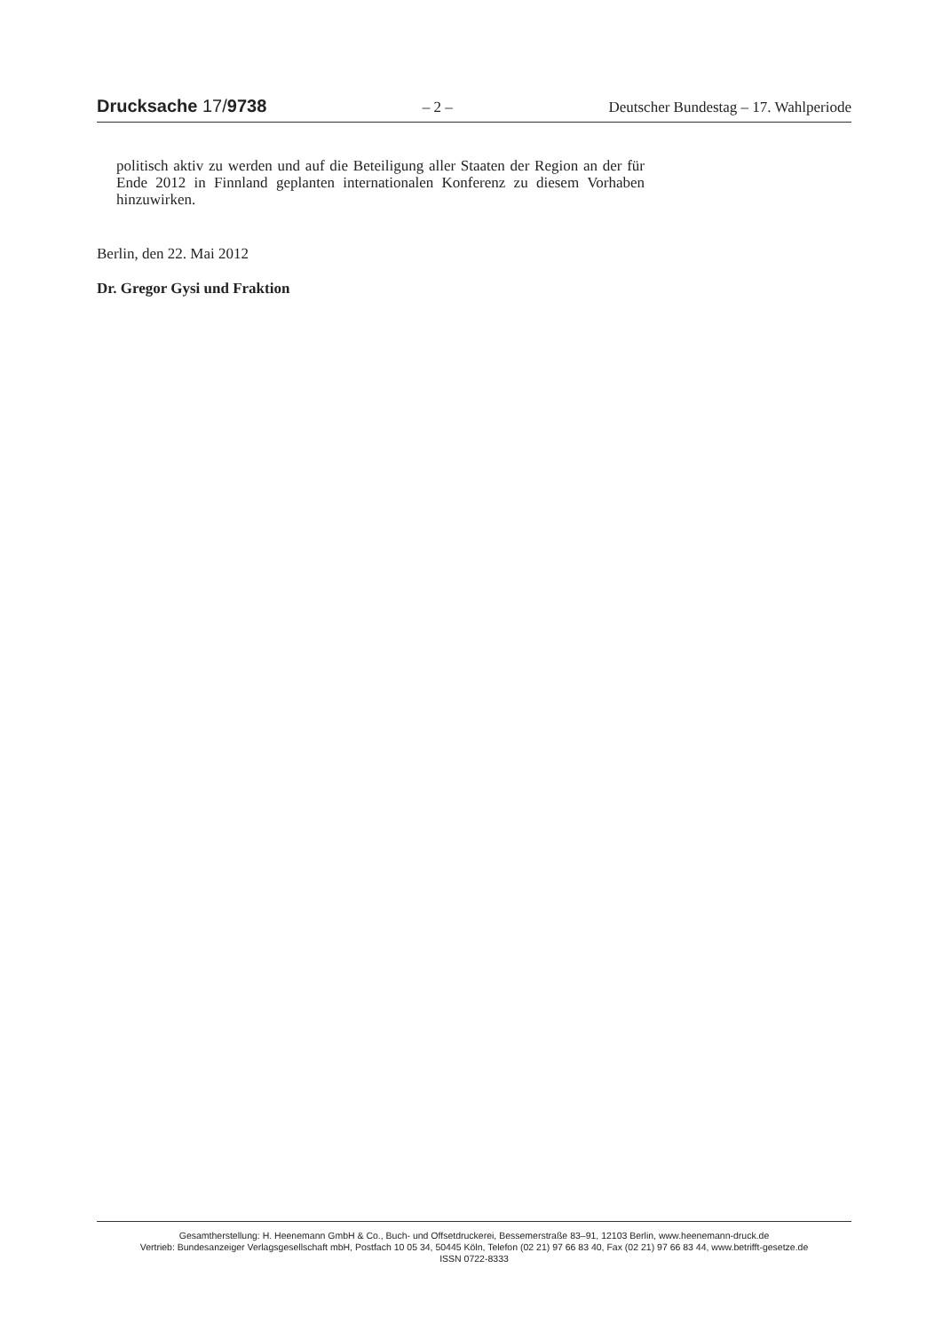Drucksache 17/9738 – 2 – Deutscher Bundestag – 17. Wahlperiode
politisch aktiv zu werden und auf die Beteiligung aller Staaten der Region an der für Ende 2012 in Finnland geplanten internationalen Konferenz zu diesem Vorhaben hinzuwirken.
Berlin, den 22. Mai 2012
Dr. Gregor Gysi und Fraktion
Gesamtherstellung: H. Heenemann GmbH & Co., Buch- und Offsetdruckerei, Bessemerstraße 83–91, 12103 Berlin, www.heenemann-druck.de
Vertrieb: Bundesanzeiger Verlagsgesellschaft mbH, Postfach 10 05 34, 50445 Köln, Telefon (02 21) 97 66 83 40, Fax (02 21) 97 66 83 44, www.betrifft-gesetze.de
ISSN 0722-8333